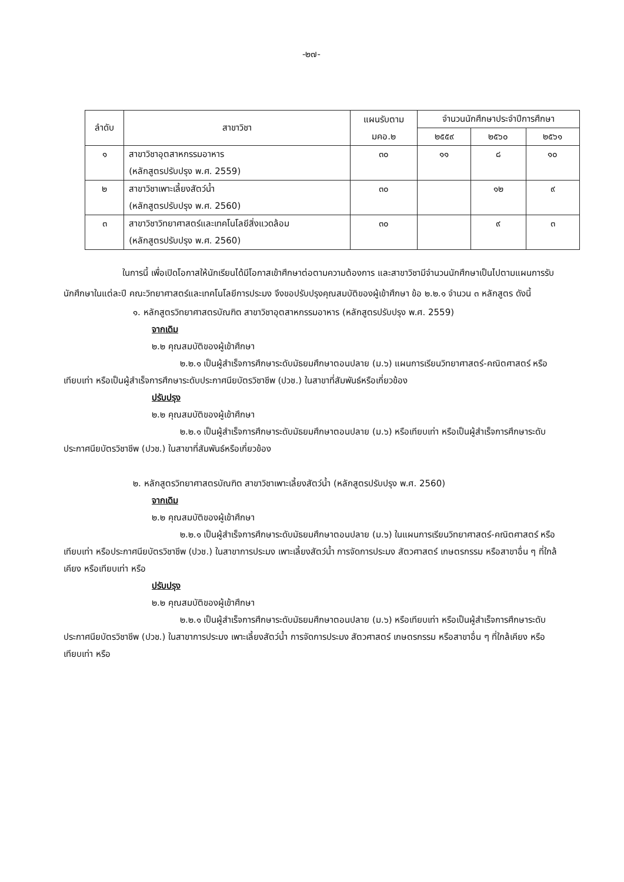-๒๗-
| ลำดับ | สาขาวิชา | แผนรับตาม มคอ.๒ | จำนวนนักศึกษาประจำปีการศึกษา | | |
| --- | --- | --- | --- | --- | --- |
| | | | ๒๕๕๙ | ๒๕๖๐ | ๒๕๖๑ |
| ๑ | สาขาวิชาอุตสาหกรรมอาหาร (หลักสูตรปรับปรุง พ.ศ. 2559) | ๓๐ | ๑๑ | ๘ | ๑๐ |
| ๒ | สาขาวิชาเพาะเลี้ยงสัตว์น้ำ (หลักสูตรปรับปรุง พ.ศ. 2560) | ๓๐ | | ๑๒ | ๙ |
| ๓ | สาขาวิชาวิทยาศาสตร์และเทคโนโลยีสิ่งแวดล้อม (หลักสูตรปรับปรุง พ.ศ. 2560) | ๓๐ | | ๙ | ๓ |
ในการนี้ เพื่อเปิดโอกาสให้นักเรียนได้มีโอกาสเข้าศึกษาต่อตามความต้องการ และสาขาวิชามีจำนวนนักศึกษาเป็นไปตามแผนการรับนักศึกษาในแต่ละปี คณะวิทยาศาสตร์และเทคโนโลยีการประมง จึงขอปรับปรุงคุณสมบัติของผู้เข้าศึกษา ข้อ ๒.๒.๑ จำนวน ๓ หลักสูตร ดังนี้
๑. หลักสูตรวิทยาศาสตรบัณฑิต สาขาวิชาอุตสาหกรรมอาหาร (หลักสูตรปรับปรุง พ.ศ. 2559)
จากเดิม
๒.๒ คุณสมบัติของผู้เข้าศึกษา
๒.๒.๑ เป็นผู้สำเร็จการศึกษาระดับมัธยมศึกษาตอนปลาย (ม.๖) แผนการเรียนวิทยาศาสตร์-คณิตศาสตร์ หรือเทียบเท่า หรือเป็นผู้สำเร็จการศึกษาระดับประกาศนียบัตรวิชาชีพ (ปวช.) ในสาขาที่สัมพันธ์หรือเกี่ยวข้อง
ปรับปรุง
๒.๒ คุณสมบัติของผู้เข้าศึกษา
๒.๒.๑ เป็นผู้สำเร็จการศึกษาระดับมัธยมศึกษาตอนปลาย (ม.๖) หรือเทียบเท่า หรือเป็นผู้สำเร็จการศึกษาระดับประกาศนียบัตรวิชาชีพ (ปวช.) ในสาขาที่สัมพันธ์หรือเกี่ยวข้อง
๒. หลักสูตรวิทยาศาสตรบัณฑิต สาขาวิชาเพาะเลี้ยงสัตว์น้ำ (หลักสูตรปรับปรุง พ.ศ. 2560)
จากเดิม
๒.๒ คุณสมบัติของผู้เข้าศึกษา
๒.๒.๑ เป็นผู้สำเร็จการศึกษาระดับมัธยมศึกษาตอนปลาย (ม.๖) ในแผนการเรียนวิทยาศาสตร์-คณิตศาสตร์ หรือเทียบเท่า หรือประกาศนียบัตรวิชาชีพ (ปวช.) ในสาขาการประมง เพาะเลี้ยงสัตว์น้ำ การจัดการประมง สัตวศาสตร์ เกษตรกรรม หรือสาขาอื่น ๆ ที่ใกล้เคียง หรือเทียบเท่า หรือ
ปรับปรุง
๒.๒ คุณสมบัติของผู้เข้าศึกษา
๒.๒.๑ เป็นผู้สำเร็จการศึกษาระดับมัธยมศึกษาตอนปลาย (ม.๖) หรือเทียบเท่า หรือเป็นผู้สำเร็จการศึกษาระดับประกาศนียบัตรวิชาชีพ (ปวช.) ในสาขาการประมง เพาะเลี้ยงสัตว์น้ำ การจัดการประมง สัตวศาสตร์ เกษตรกรรม หรือสาขาอื่น ๆ ที่ใกล้เคียง หรือเทียบเท่า หรือ